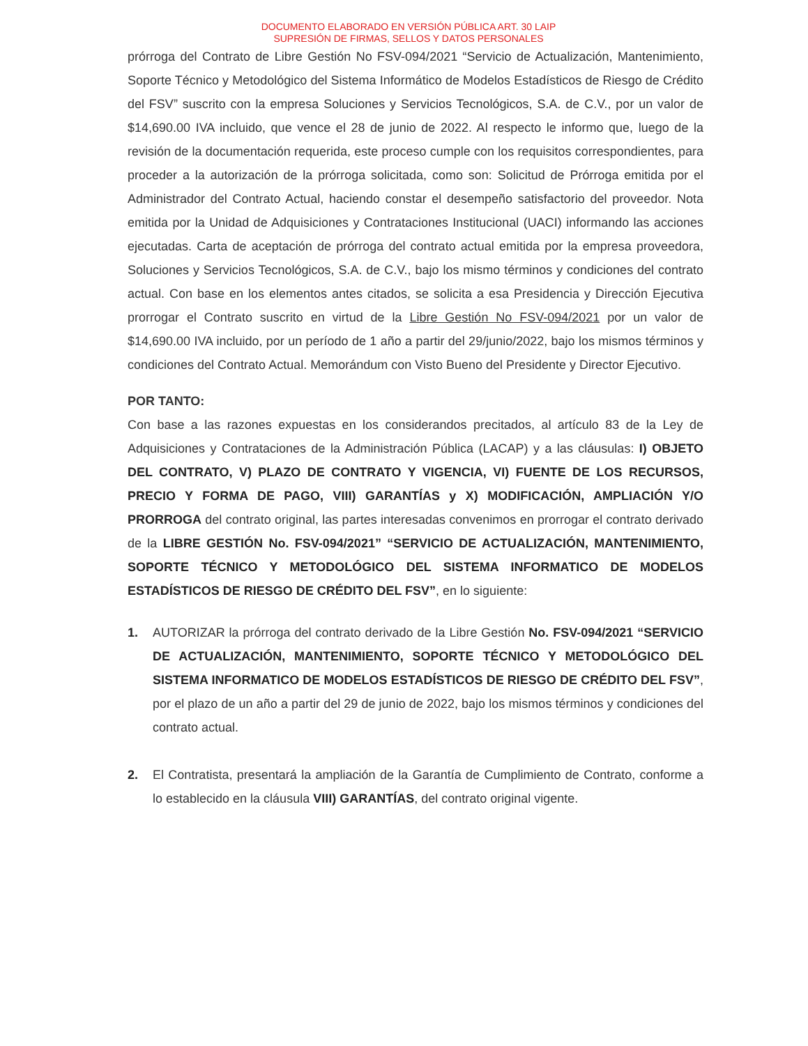DOCUMENTO ELABORADO EN VERSIÓN PÚBLICA ART. 30 LAIP
SUPRESIÓN DE FIRMAS, SELLOS Y DATOS PERSONALES
prórroga del Contrato de Libre Gestión No FSV-094/2021 “Servicio de Actualización, Mantenimiento, Soporte Técnico y Metodológico del Sistema Informático de Modelos Estadísticos de Riesgo de Crédito del FSV” suscrito con la empresa Soluciones y Servicios Tecnológicos, S.A. de C.V., por un valor de $14,690.00 IVA incluido, que vence el 28 de junio de 2022. Al respecto le informo que, luego de la revisión de la documentación requerida, este proceso cumple con los requisitos correspondientes, para proceder a la autorización de la prórroga solicitada, como son: Solicitud de Prórroga emitida por el Administrador del Contrato Actual, haciendo constar el desempeño satisfactorio del proveedor. Nota emitida por la Unidad de Adquisiciones y Contrataciones Institucional (UACI) informando las acciones ejecutadas. Carta de aceptación de prórroga del contrato actual emitida por la empresa proveedora, Soluciones y Servicios Tecnológicos, S.A. de C.V., bajo los mismo términos y condiciones del contrato actual. Con base en los elementos antes citados, se solicita a esa Presidencia y Dirección Ejecutiva prorrogar el Contrato suscrito en virtud de la Libre Gestión No FSV-094/2021 por un valor de $14,690.00 IVA incluido, por un período de 1 año a partir del 29/junio/2022, bajo los mismos términos y condiciones del Contrato Actual. Memorándum con Visto Bueno del Presidente y Director Ejecutivo.
POR TANTO:
Con base a las razones expuestas en los considerandos precitados, al artículo 83 de la Ley de Adquisiciones y Contrataciones de la Administración Pública (LACAP) y a las cláusulas: I) OBJETO DEL CONTRATO, V) PLAZO DE CONTRATO Y VIGENCIA, VI) FUENTE DE LOS RECURSOS, PRECIO Y FORMA DE PAGO, VIII) GARANTÍAS y X) MODIFICACIÓN, AMPLIACIÓN Y/O PRORROGA del contrato original, las partes interesadas convenimos en prorrogar el contrato derivado de la LIBRE GESTIÓN No. FSV-094/2021” “SERVICIO DE ACTUALIZACIÓN, MANTENIMIENTO, SOPORTE TÉCNICO Y METODOLÓGICO DEL SISTEMA INFORMATICO DE MODELOS ESTADÍSTICOS DE RIESGO DE CRÉDITO DEL FSV”, en lo siguiente:
1. AUTORIZAR la prórroga del contrato derivado de la Libre Gestión No. FSV-094/2021 “SERVICIO DE ACTUALIZACIÓN, MANTENIMIENTO, SOPORTE TÉCNICO Y METODOLÓGICO DEL SISTEMA INFORMATICO DE MODELOS ESTADÍSTICOS DE RIESGO DE CRÉDITO DEL FSV”, por el plazo de un año a partir del 29 de junio de 2022, bajo los mismos términos y condiciones del contrato actual.
2. El Contratista, presentará la ampliación de la Garantía de Cumplimiento de Contrato, conforme a lo establecido en la cláusula VIII) GARANTÍAS, del contrato original vigente.